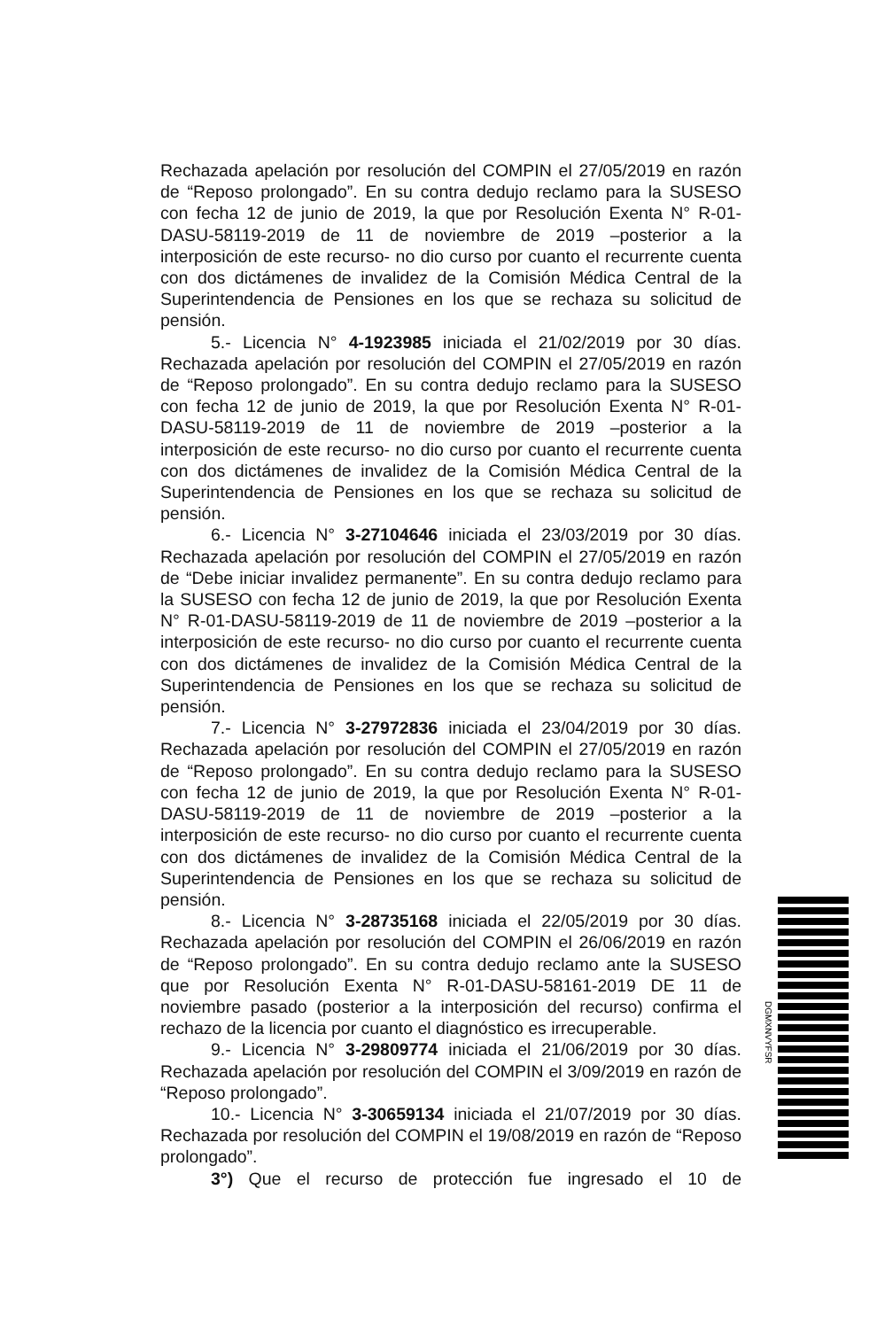Rechazada apelación por resolución del COMPIN el 27/05/2019 en razón de “Reposo prolongado”. En su contra dedujo reclamo para la SUSESO con fecha 12 de junio de 2019, la que por Resolución Exenta N° R-01-DASU-58119-2019 de 11 de noviembre de 2019 –posterior a la interposición de este recurso- no dio curso por cuanto el recurrente cuenta con dos dictámenes de invalidez de la Comisión Médica Central de la Superintendencia de Pensiones en los que se rechaza su solicitud de pensión.
5.- Licencia N° 4-1923985 iniciada el 21/02/2019 por 30 días. Rechazada apelación por resolución del COMPIN el 27/05/2019 en razón de “Reposo prolongado”. En su contra dedujo reclamo para la SUSESO con fecha 12 de junio de 2019, la que por Resolución Exenta N° R-01-DASU-58119-2019 de 11 de noviembre de 2019 –posterior a la interposición de este recurso- no dio curso por cuanto el recurrente cuenta con dos dictámenes de invalidez de la Comisión Médica Central de la Superintendencia de Pensiones en los que se rechaza su solicitud de pensión.
6.- Licencia N° 3-27104646 iniciada el 23/03/2019 por 30 días. Rechazada apelación por resolución del COMPIN el 27/05/2019 en razón de “Debe iniciar invalidez permanente”. En su contra dedujo reclamo para la SUSESO con fecha 12 de junio de 2019, la que por Resolución Exenta N° R-01-DASU-58119-2019 de 11 de noviembre de 2019 –posterior a la interposición de este recurso- no dio curso por cuanto el recurrente cuenta con dos dictámenes de invalidez de la Comisión Médica Central de la Superintendencia de Pensiones en los que se rechaza su solicitud de pensión.
7.- Licencia N° 3-27972836 iniciada el 23/04/2019 por 30 días. Rechazada apelación por resolución del COMPIN el 27/05/2019 en razón de “Reposo prolongado”. En su contra dedujo reclamo para la SUSESO con fecha 12 de junio de 2019, la que por Resolución Exenta N° R-01-DASU-58119-2019 de 11 de noviembre de 2019 –posterior a la interposición de este recurso- no dio curso por cuanto el recurrente cuenta con dos dictámenes de invalidez de la Comisión Médica Central de la Superintendencia de Pensiones en los que se rechaza su solicitud de pensión.
8.- Licencia N° 3-28735168 iniciada el 22/05/2019 por 30 días. Rechazada apelación por resolución del COMPIN el 26/06/2019 en razón de “Reposo prolongado”. En su contra dedujo reclamo ante la SUSESO que por Resolución Exenta N° R-01-DASU-58161-2019 DE 11 de noviembre pasado (posterior a la interposición del recurso) confirma el rechazo de la licencia por cuanto el diagnóstico es irrecuperable.
9.- Licencia N° 3-29809774 iniciada el 21/06/2019 por 30 días. Rechazada apelación por resolución del COMPIN el 3/09/2019 en razón de “Reposo prolongado”.
10.- Licencia N° 3-30659134 iniciada el 21/07/2019 por 30 días. Rechazada por resolución del COMPIN el 19/08/2019 en razón de “Reposo prolongado”.
3°) Que el recurso de protección fue ingresado el 10 de
DGMXNVYFSR